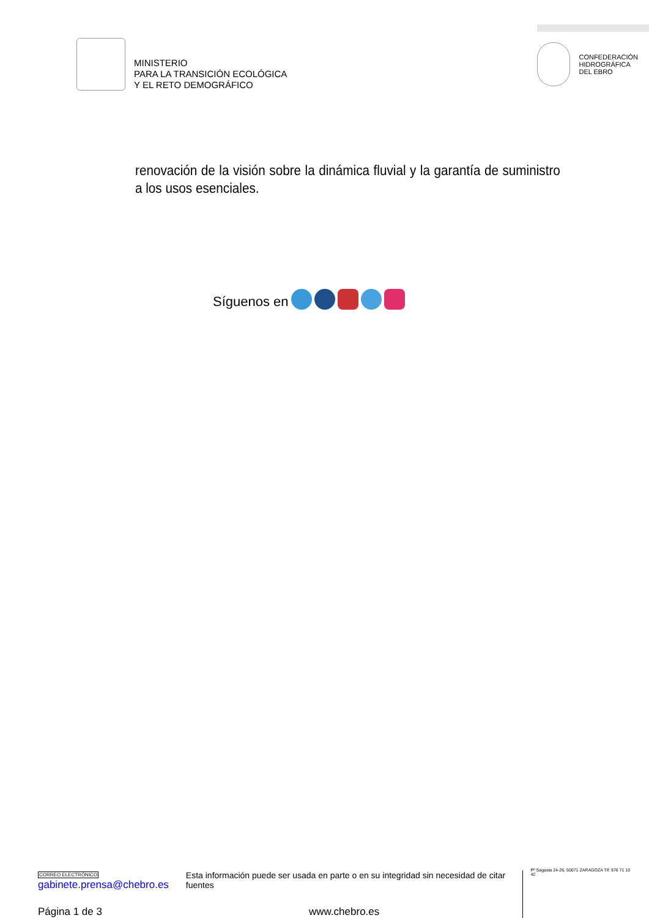MINISTERIO
PARA LA TRANSICIÓN ECOLÓGICA
Y EL RETO DEMOGRÁFICO
CONFEDERACIÓN
HIDROGRÁFICA
DEL EBRO
renovación de la visión sobre la dinámica fluvial y la garantía de suministro a los usos esenciales.
Síguenos en
CORREO ELECTRÓNICO
gabinete.prensa@chebro.es
Esta información puede ser usada en parte o en su integridad sin necesidad de citar fuentes
Pº Sagasta 24-26, 50071 ZARAGOZA Tlf: 976 71 10 42
Página 1 de 3 www.chebro.es